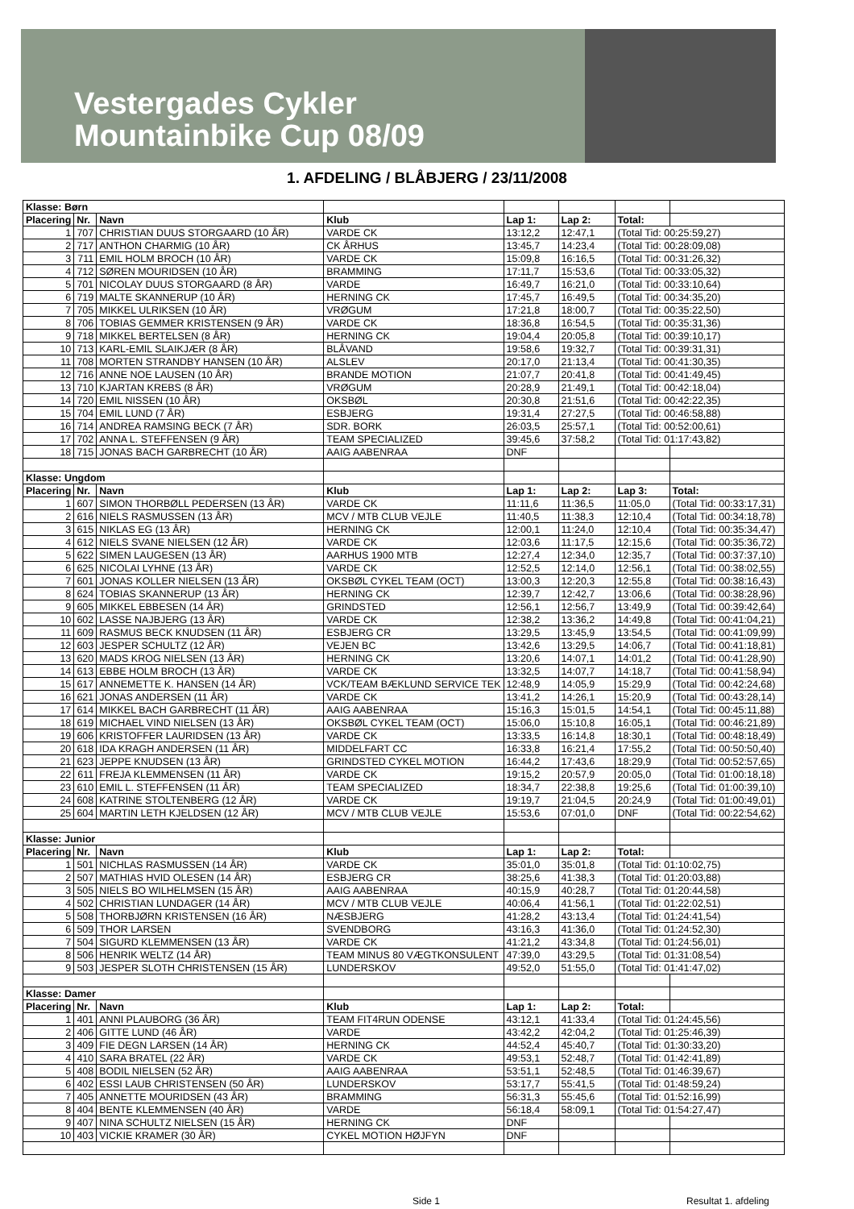Vestergades Cykler
Mountainbike Cup 08/09
1. AFDELING / BLÅBJERG / 23/11/2008
| Klasse: Børn | | | | | | | |
| Placering | Nr. | Navn | Klub | Lap 1: | Lap 2: | Total: | |
| 1 | 707 | CHRISTIAN DUUS STORGAARD (10 ÅR) | VARDE CK | 13:12,2 | 12:47,1 | (Total Tid: 00:25:59,27) | |
| 2 | 717 | ANTHON CHARMIG (10 ÅR) | CK ÅRHUS | 13:45,7 | 14:23,4 | (Total Tid: 00:28:09,08) | |
| 3 | 711 | EMIL HOLM BROCH (10 ÅR) | VARDE CK | 15:09,8 | 16:16,5 | (Total Tid: 00:31:26,32) | |
| 4 | 712 | SØREN MOURIDSEN (10 ÅR) | BRAMMING | 17:11,7 | 15:53,6 | (Total Tid: 00:33:05,32) | |
| 5 | 701 | NICOLAY DUUS STORGAARD (8 ÅR) | VARDE | 16:49,7 | 16:21,0 | (Total Tid: 00:33:10,64) | |
| 6 | 719 | MALTE SKANNERUP (10 ÅR) | HERNING CK | 17:45,7 | 16:49,5 | (Total Tid: 00:34:35,20) | |
| 7 | 705 | MIKKEL ULRIKSEN (10 ÅR) | VRØGUM | 17:21,8 | 18:00,7 | (Total Tid: 00:35:22,50) | |
| 8 | 706 | TOBIAS GEMMER KRISTENSEN (9 ÅR) | VARDE CK | 18:36,8 | 16:54,5 | (Total Tid: 00:35:31,36) | |
| 9 | 718 | MIKKEL BERTELSEN (8 ÅR) | HERNING CK | 19:04,4 | 20:05,8 | (Total Tid: 00:39:10,17) | |
| 10 | 713 | KARL-EMIL SLAIKJÆR (8 ÅR) | BLÅVAND | 19:58,6 | 19:32,7 | (Total Tid: 00:39:31,31) | |
| 11 | 708 | MORTEN STRANDBY HANSEN (10 ÅR) | ALSLEV | 20:17,0 | 21:13,4 | (Total Tid: 00:41:30,35) | |
| 12 | 716 | ANNE NOE LAUSEN (10 ÅR) | BRANDE MOTION | 21:07,7 | 20:41,8 | (Total Tid: 00:41:49,45) | |
| 13 | 710 | KJARTAN KREBS (8 ÅR) | VRØGUM | 20:28,9 | 21:49,1 | (Total Tid: 00:42:18,04) | |
| 14 | 720 | EMIL NISSEN (10 ÅR) | OKSBØL | 20:30,8 | 21:51,6 | (Total Tid: 00:42:22,35) | |
| 15 | 704 | EMIL LUND (7 ÅR) | ESBJERG | 19:31,4 | 27:27,5 | (Total Tid: 00:46:58,88) | |
| 16 | 714 | ANDREA RAMSING BECK (7 ÅR) | SDR. BORK | 26:03,5 | 25:57,1 | (Total Tid: 00:52:00,61) | |
| 17 | 702 | ANNA L. STEFFENSEN (9 ÅR) | TEAM SPECIALIZED | 39:45,6 | 37:58,2 | (Total Tid: 01:17:43,82) | |
| 18 | 715 | JONAS BACH GARBRECHT (10 ÅR) | AAIG AABENRAA | DNF | | | |
| Klasse: Ungdom | | | | | | | |
| Placering | Nr. | Navn | Klub | Lap 1: | Lap 2: | Lap 3: | Total: |
| 1 | 607 | SIMON THORBØLL PEDERSEN (13 ÅR) | VARDE CK | 11:11,6 | 11:36,5 | 11:05,0 | (Total Tid: 00:33:17,31) |
| 2 | 616 | NIELS RASMUSSEN (13 ÅR) | MCV / MTB CLUB VEJLE | 11:40,5 | 11:38,3 | 12:10,4 | (Total Tid: 00:34:18,78) |
| 3 | 615 | NIKLAS EG (13 ÅR) | HERNING CK | 12:00,1 | 11:24,0 | 12:10,4 | (Total Tid: 00:35:34,47) |
| 4 | 612 | NIELS SVANE NIELSEN (12 ÅR) | VARDE CK | 12:03,6 | 11:17,5 | 12:15,6 | (Total Tid: 00:35:36,72) |
| 5 | 622 | SIMEN LAUGESEN (13 ÅR) | AARHUS 1900 MTB | 12:27,4 | 12:34,0 | 12:35,7 | (Total Tid: 00:37:37,10) |
| 6 | 625 | NICOLAI LYHNE (13 ÅR) | VARDE CK | 12:52,5 | 12:14,0 | 12:56,1 | (Total Tid: 00:38:02,55) |
| 7 | 601 | JONAS KOLLER NIELSEN (13 ÅR) | OKSBØL CYKEL TEAM (OCT) | 13:00,3 | 12:20,3 | 12:55,8 | (Total Tid: 00:38:16,43) |
| 8 | 624 | TOBIAS SKANNERUP (13 ÅR) | HERNING CK | 12:39,7 | 12:42,7 | 13:06,6 | (Total Tid: 00:38:28,96) |
| 9 | 605 | MIKKEL EBBESEN (14 ÅR) | GRINDSTED | 12:56,1 | 12:56,7 | 13:49,9 | (Total Tid: 00:39:42,64) |
| 10 | 602 | LASSE NAJBJERG (13 ÅR) | VARDE CK | 12:38,2 | 13:36,2 | 14:49,8 | (Total Tid: 00:41:04,21) |
| 11 | 609 | RASMUS BECK KNUDSEN (11 ÅR) | ESBJERG CR | 13:29,5 | 13:45,9 | 13:54,5 | (Total Tid: 00:41:09,99) |
| 12 | 603 | JESPER SCHULTZ (12 ÅR) | VEJEN BC | 13:42,6 | 13:29,5 | 14:06,7 | (Total Tid: 00:41:18,81) |
| 13 | 620 | MADS KROG NIELSEN (13 ÅR) | HERNING CK | 13:20,6 | 14:07,1 | 14:01,2 | (Total Tid: 00:41:28,90) |
| 14 | 613 | EBBE HOLM BROCH (13 ÅR) | VARDE CK | 13:32,5 | 14:07,7 | 14:18,7 | (Total Tid: 00:41:58,94) |
| 15 | 617 | ANNEMETTE K. HANSEN (14 ÅR) | VCK/TEAM BÆKLUND SERVICE TEK | 12:48,9 | 14:05,9 | 15:29,9 | (Total Tid: 00:42:24,68) |
| 16 | 621 | JONAS ANDERSEN (11 ÅR) | VARDE CK | 13:41,2 | 14:26,1 | 15:20,9 | (Total Tid: 00:43:28,14) |
| 17 | 614 | MIKKEL BACH GARBRECHT (11 ÅR) | AAIG AABENRAA | 15:16,3 | 15:01,5 | 14:54,1 | (Total Tid: 00:45:11,88) |
| 18 | 619 | MICHAEL VIND NIELSEN (13 ÅR) | OKSBØL CYKEL TEAM (OCT) | 15:06,0 | 15:10,8 | 16:05,1 | (Total Tid: 00:46:21,89) |
| 19 | 606 | KRISTOFFER LAURIDSEN (13 ÅR) | VARDE CK | 13:33,5 | 16:14,8 | 18:30,1 | (Total Tid: 00:48:18,49) |
| 20 | 618 | IDA KRAGH ANDERSEN (11 ÅR) | MIDDELFART CC | 16:33,8 | 16:21,4 | 17:55,2 | (Total Tid: 00:50:50,40) |
| 21 | 623 | JEPPE KNUDSEN (13 ÅR) | GRINDSTED CYKEL MOTION | 16:44,2 | 17:43,6 | 18:29,9 | (Total Tid: 00:52:57,65) |
| 22 | 611 | FREJA KLEMMENSEN (11 ÅR) | VARDE CK | 19:15,2 | 20:57,9 | 20:05,0 | (Total Tid: 01:00:18,18) |
| 23 | 610 | EMIL L. STEFFENSEN (11 ÅR) | TEAM SPECIALIZED | 18:34,7 | 22:38,8 | 19:25,6 | (Total Tid: 01:00:39,10) |
| 24 | 608 | KATRINE STOLTENBERG (12 ÅR) | VARDE CK | 19:19,7 | 21:04,5 | 20:24,9 | (Total Tid: 01:00:49,01) |
| 25 | 604 | MARTIN LETH KJELDSEN (12 ÅR) | MCV / MTB CLUB VEJLE | 15:53,6 | 07:01,0 | DNF | (Total Tid: 00:22:54,62) |
| Klasse: Junior | | | | | | | |
| Placering | Nr. | Navn | Klub | Lap 1: | Lap 2: | Total: | |
| 1 | 501 | NICHLAS RASMUSSEN (14 ÅR) | VARDE CK | 35:01,0 | 35:01,8 | (Total Tid: 01:10:02,75) | |
| 2 | 507 | MATHIAS HVID OLESEN (14 ÅR) | ESBJERG CR | 38:25,6 | 41:38,3 | (Total Tid: 01:20:03,88) | |
| 3 | 505 | NIELS BO WILHELMSEN (15 ÅR) | AAIG AABENRAA | 40:15,9 | 40:28,7 | (Total Tid: 01:20:44,58) | |
| 4 | 502 | CHRISTIAN LUNDAGER (14 ÅR) | MCV / MTB CLUB VEJLE | 40:06,4 | 41:56,1 | (Total Tid: 01:22:02,51) | |
| 5 | 508 | THORBJØRN KRISTENSEN (16 ÅR) | NÆSBJERG | 41:28,2 | 43:13,4 | (Total Tid: 01:24:41,54) | |
| 6 | 509 | THOR LARSEN | SVENDBORG | 43:16,3 | 41:36,0 | (Total Tid: 01:24:52,30) | |
| 7 | 504 | SIGURD KLEMMENSEN (13 ÅR) | VARDE CK | 41:21,2 | 43:34,8 | (Total Tid: 01:24:56,01) | |
| 8 | 506 | HENRIK WELTZ (14 ÅR) | TEAM MINUS 80 VÆGTKONSULENT | 47:39,0 | 43:29,5 | (Total Tid: 01:31:08,54) | |
| 9 | 503 | JESPER SLOTH CHRISTENSEN (15 ÅR) | LUNDERSKOV | 49:52,0 | 51:55,0 | (Total Tid: 01:41:47,02) | |
| Klasse: Damer | | | | | | | |
| Placering | Nr. | Navn | Klub | Lap 1: | Lap 2: | Total: | |
| 1 | 401 | ANNI PLAUBORG (36 ÅR) | TEAM FIT4RUN ODENSE | 43:12,1 | 41:33,4 | (Total Tid: 01:24:45,56) | |
| 2 | 406 | GITTE LUND (46 ÅR) | VARDE | 43:42,2 | 42:04,2 | (Total Tid: 01:25:46,39) | |
| 3 | 409 | FIE DEGN LARSEN (14 ÅR) | HERNING CK | 44:52,4 | 45:40,7 | (Total Tid: 01:30:33,20) | |
| 4 | 410 | SARA BRATEL (22 ÅR) | VARDE CK | 49:53,1 | 52:48,7 | (Total Tid: 01:42:41,89) | |
| 5 | 408 | BODIL NIELSEN (52 ÅR) | AAIG AABENRAA | 53:51,1 | 52:48,5 | (Total Tid: 01:46:39,67) | |
| 6 | 402 | ESSI LAUB CHRISTENSEN (50 ÅR) | LUNDERSKOV | 53:17,7 | 55:41,5 | (Total Tid: 01:48:59,24) | |
| 7 | 405 | ANNETTE MOURIDSEN (43 ÅR) | BRAMMING | 56:31,3 | 55:45,6 | (Total Tid: 01:52:16,99) | |
| 8 | 404 | BENTE KLEMMENSEN (40 ÅR) | VARDE | 56:18,4 | 58:09,1 | (Total Tid: 01:54:27,47) | |
| 9 | 407 | NINA SCHULTZ NIELSEN (15 ÅR) | HERNING CK | DNF | | | |
| 10 | 403 | VICKIE KRAMER (30 ÅR) | CYKEL MOTION HØJFYN | DNF | | | |
Side 1 Resultat 1. afdeling